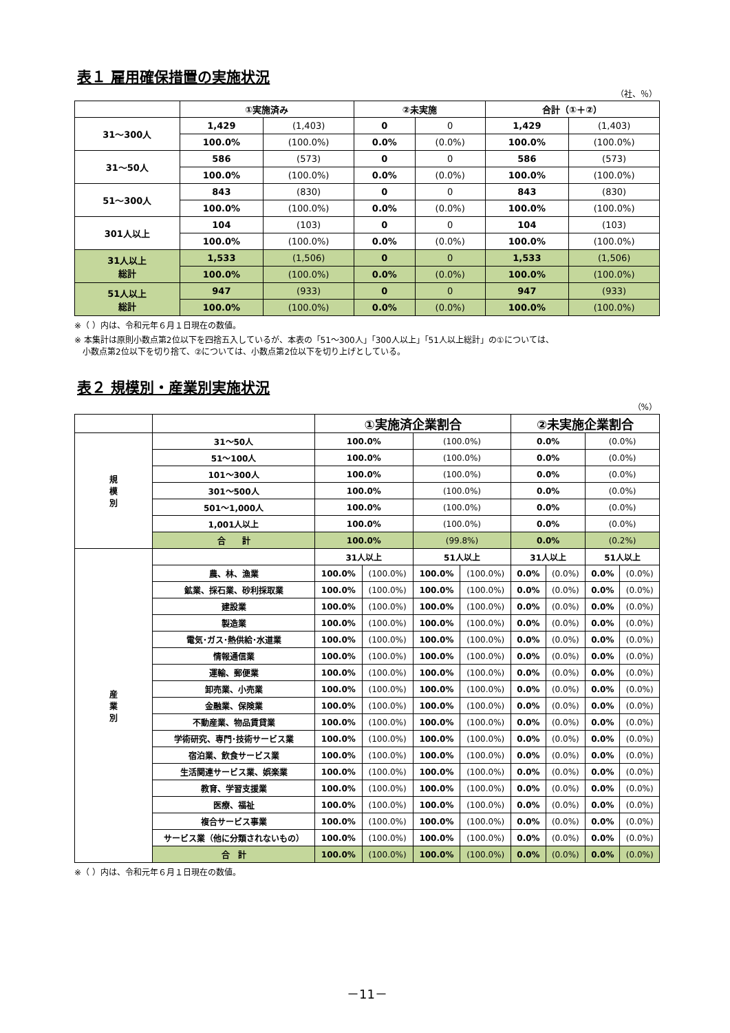表１ 雇用確保措置の実施状況
（社、％）
| | ①実施済み | | ②未実施 | | 合計（①＋②） | |
| --- | --- | --- | --- | --- | --- | --- |
| 31～300人 | 1,429 | (1,403) | 0 | 0 | 1,429 | (1,403) |
| | 100.0% | (100.0%) | 0.0% | (0.0%) | 100.0% | (100.0%) |
| 31～50人 | 586 | (573) | 0 | 0 | 586 | (573) |
| | 100.0% | (100.0%) | 0.0% | (0.0%) | 100.0% | (100.0%) |
| 51～300人 | 843 | (830) | 0 | 0 | 843 | (830) |
| | 100.0% | (100.0%) | 0.0% | (0.0%) | 100.0% | (100.0%) |
| 301人以上 | 104 | (103) | 0 | 0 | 104 | (103) |
| | 100.0% | (100.0%) | 0.0% | (0.0%) | 100.0% | (100.0%) |
| 31人以上 総計 | 1,533 | (1,506) | 0 | 0 | 1,533 | (1,506) |
| | 100.0% | (100.0%) | 0.0% | (0.0%) | 100.0% | (100.0%) |
| 51人以上 総計 | 947 | (933) | 0 | 0 | 947 | (933) |
| | 100.0% | (100.0%) | 0.0% | (0.0%) | 100.0% | (100.0%) |
※（ ）内は、令和元年６月１日現在の数値。
※ 本集計は原則小数点第2位以下を四捨五入しているが、本表の「51～300人」「300人以上」「51人以上総計」の①については、
　小数点第2位以下を切り捨て、②については、小数点第2位以下を切り上げとしている。
表２ 規模別・産業別実施状況
（%）
| | | ①実施済企業割合 | | | | ②未実施企業割合 | | | |
| --- | --- | --- | --- | --- | --- | --- | --- | --- | --- |
| 規 模 別 | 31～50人 | 100.0% | | (100.0%) | | 0.0% | | (0.0%) | |
| | 51～100人 | 100.0% | | (100.0%) | | 0.0% | | (0.0%) | |
| | 101～300人 | 100.0% | | (100.0%) | | 0.0% | | (0.0%) | |
| | 301～500人 | 100.0% | | (100.0%) | | 0.0% | | (0.0%) | |
| | 501～1,000人 | 100.0% | | (100.0%) | | 0.0% | | (0.0%) | |
| | 1,001人以上 | 100.0% | | (100.0%) | | 0.0% | | (0.0%) | |
| | 合 計 | 100.0% | | (99.8%) | | 0.0% | | (0.2%) | |
| 産 業 別 | | 31人以上 | | 51人以上 | | 31人以上 | | 51人以上 | |
| | 農、林、漁業 | 100.0% | (100.0%) | 100.0% | (100.0%) | 0.0% | (0.0%) | 0.0% | (0.0%) |
| | 鉱業、採石業、砂利採取業 | 100.0% | (100.0%) | 100.0% | (100.0%) | 0.0% | (0.0%) | 0.0% | (0.0%) |
| | 建設業 | 100.0% | (100.0%) | 100.0% | (100.0%) | 0.0% | (0.0%) | 0.0% | (0.0%) |
| | 製造業 | 100.0% | (100.0%) | 100.0% | (100.0%) | 0.0% | (0.0%) | 0.0% | (0.0%) |
| | 電気･ガス･熱供給･水道業 | 100.0% | (100.0%) | 100.0% | (100.0%) | 0.0% | (0.0%) | 0.0% | (0.0%) |
| | 情報通信業 | 100.0% | (100.0%) | 100.0% | (100.0%) | 0.0% | (0.0%) | 0.0% | (0.0%) |
| | 運輸、郵便業 | 100.0% | (100.0%) | 100.0% | (100.0%) | 0.0% | (0.0%) | 0.0% | (0.0%) |
| | 卸売業、小売業 | 100.0% | (100.0%) | 100.0% | (100.0%) | 0.0% | (0.0%) | 0.0% | (0.0%) |
| | 金融業、保険業 | 100.0% | (100.0%) | 100.0% | (100.0%) | 0.0% | (0.0%) | 0.0% | (0.0%) |
| | 不動産業、物品賃貸業 | 100.0% | (100.0%) | 100.0% | (100.0%) | 0.0% | (0.0%) | 0.0% | (0.0%) |
| | 学術研究、専門･技術サービス業 | 100.0% | (100.0%) | 100.0% | (100.0%) | 0.0% | (0.0%) | 0.0% | (0.0%) |
| | 宿泊業、飲食サービス業 | 100.0% | (100.0%) | 100.0% | (100.0%) | 0.0% | (0.0%) | 0.0% | (0.0%) |
| | 生活関連サービス業、娯楽業 | 100.0% | (100.0%) | 100.0% | (100.0%) | 0.0% | (0.0%) | 0.0% | (0.0%) |
| | 教育、学習支援業 | 100.0% | (100.0%) | 100.0% | (100.0%) | 0.0% | (0.0%) | 0.0% | (0.0%) |
| | 医療、福祉 | 100.0% | (100.0%) | 100.0% | (100.0%) | 0.0% | (0.0%) | 0.0% | (0.0%) |
| | 複合サービス事業 | 100.0% | (100.0%) | 100.0% | (100.0%) | 0.0% | (0.0%) | 0.0% | (0.0%) |
| | サービス業（他に分類されないもの） | 100.0% | (100.0%) | 100.0% | (100.0%) | 0.0% | (0.0%) | 0.0% | (0.0%) |
| | 合 計 | 100.0% | (100.0%) | 100.0% | (100.0%) | 0.0% | (0.0%) | 0.0% | (0.0%) |
※（ ）内は、令和元年６月１日現在の数値。
－11－